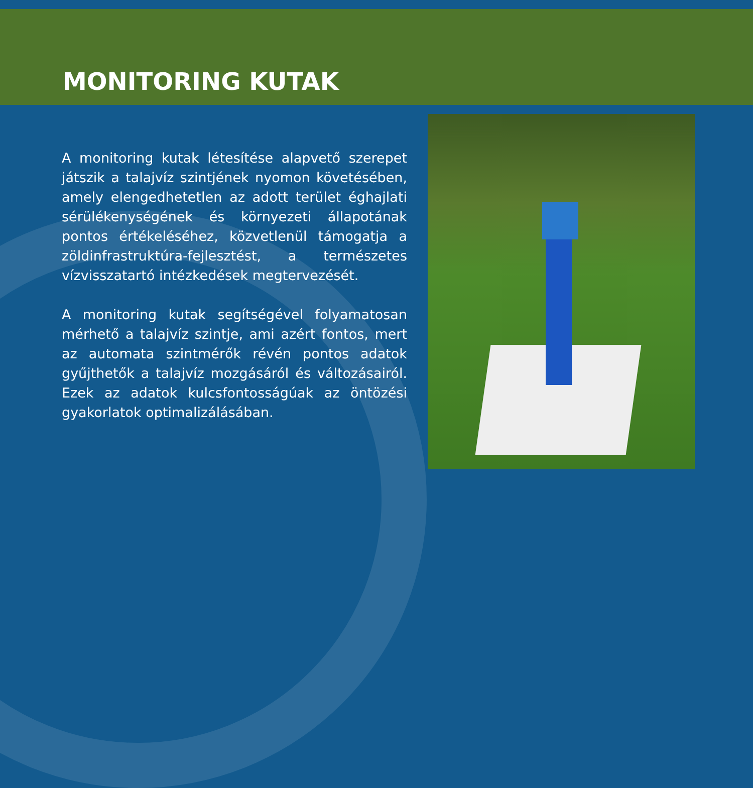MONITORING KUTAK
A monitoring kutak létesítése alapvető szerepet játszik a talajvíz szintjének nyomon követésében, amely elengedhetetlen az adott terület éghajlati sérülékenységének és környezeti állapotának pontos értékeléséhez, közvetlenül támogatja a zöldinfrastruktúra-fejlesztést, a természetes vízvisszatartó intézkedések megtervezését.
A monitoring kutak segítségével folyamatosan mérhető a talajvíz szintje, ami azért fontos, mert az automata szintmérők révén pontos adatok gyűjthetők a talajvíz mozgásáról és változásairól. Ezek az adatok kulcsfontosságúak az öntözési gyakorlatok optimalizálásában.